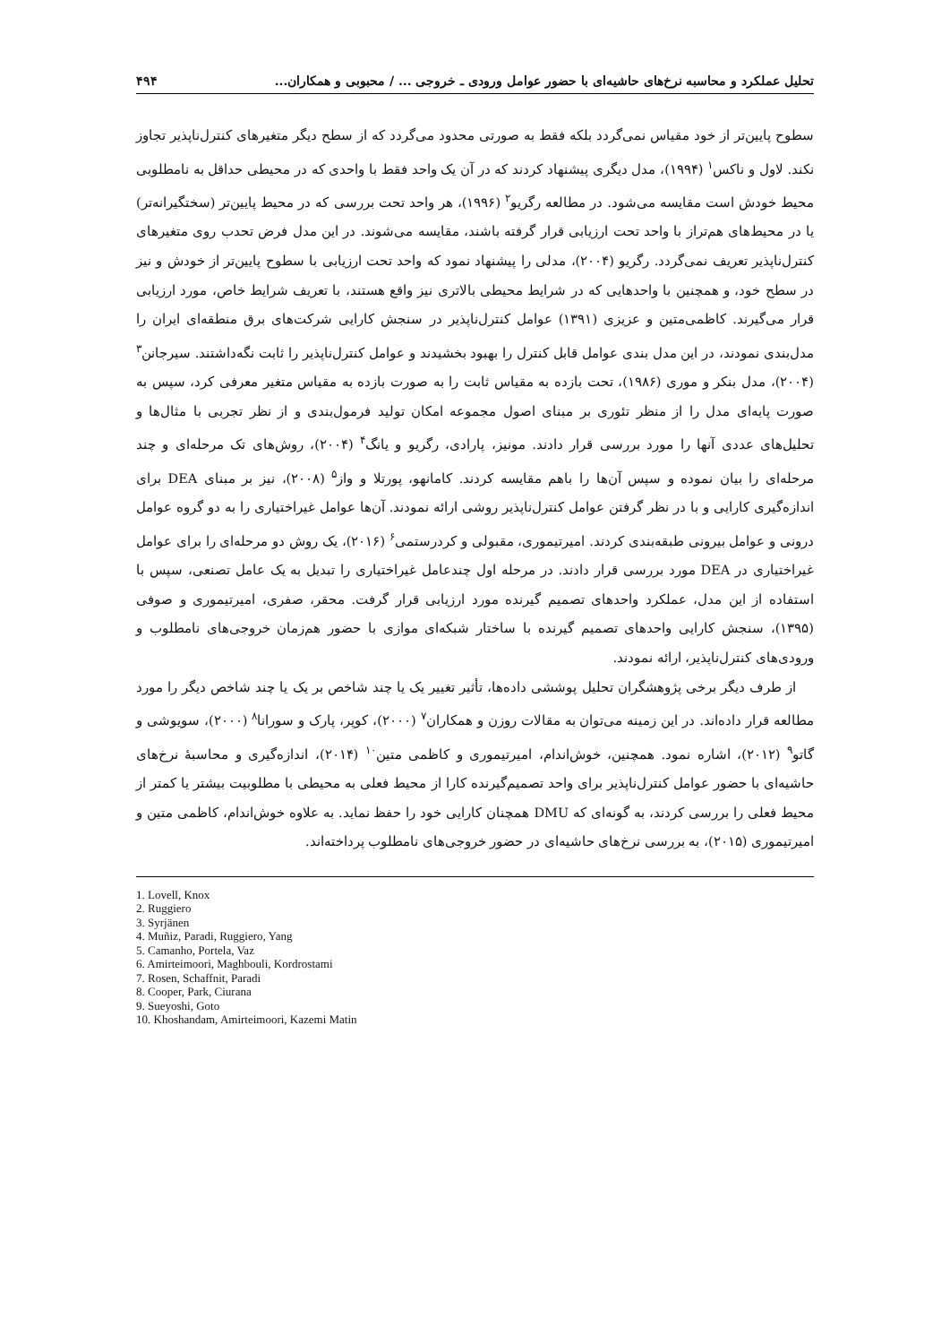تحلیل عملکرد و محاسبه نرخ‌های حاشیه‌ای با حضور عوامل ورودی ـ خروجی ... / محبوبی و همکاران... ۴۹۴
سطوح پایین‌تر از خود مقیاس نمی‌گردد بلکه فقط به صورتی محدود می‌گردد که از سطح دیگر متغیرهای کنترل‌ناپذیر تجاوز نکند. لاول و ناکس<sup>۱</sup> (۱۹۹۴)، مدل دیگری پیشنهاد کردند که در آن یک واحد فقط با واحدی که در محیطی حداقل به نامطلوبی محیط خودش است مقایسه می‌شود. در مطالعه رگریو<sup>۲</sup> (۱۹۹۶)، هر واحد تحت بررسی که در محیط پایین‌تر (سختگیرانه‌تر) یا در محیط‌های هم‌تراز با واحد تحت ارزیابی قرار گرفته باشند، مقایسه می‌شوند. در این مدل فرض تحدب روی متغیرهای کنترل‌ناپذیر تعریف نمی‌گردد. رگریو (۲۰۰۴)، مدلی را پیشنهاد نمود که واحد تحت ارزیابی با سطوح پایین‌تر از خودش و نیز در سطح خود، و همچنین با واحدهایی که در شرایط محیطی بالاتری نیز واقع هستند، با تعریف شرایط خاص، مورد ارزیابی قرار می‌گیرند. کاظمی‌متین و عزیزی (۱۳۹۱) عوامل کنترل‌ناپذیر در سنجش کارایی شرکت‌های برق منطقه‌ای ایران را مدل‌بندی نمودند، در این مدل بندی عوامل قابل کنترل را بهبود بخشیدند و عوامل کنترل‌ناپذیر را ثابت نگه‌داشتند. سیرجانن<sup>۳</sup> (۲۰۰۴)، مدل بنکر و موری (۱۹۸۶)، تحت بازده به مقیاس ثابت را به صورت بازده به مقیاس متغیر معرفی کرد، سپس به صورت پایه‌ای مدل را از منظر تئوری بر مبنای اصول مجموعه امکان تولید فرمول‌بندی و از نظر تجربی با مثال‌ها و تحلیل‌های عددی آنها را مورد بررسی قرار دادند. مونیز، پارادی، رگریو و یانگ<sup>۴</sup> (۲۰۰۴)، روش‌های تک مرحله‌ای و چند مرحله‌ای را بیان نموده و سپس آن‌ها را باهم مقایسه کردند. کامانهو، پورتلا و واز<sup>۵</sup> (۲۰۰۸)، نیز بر مبنای DEA برای اندازه‌گیری کارایی و با در نظر گرفتن عوامل کنترل‌ناپذیر روشی ارائه نمودند. آن‌ها عوامل غیراختیاری را به دو گروه عوامل درونی و عوامل بیرونی طبقه‌بندی کردند. امیرتیموری، مقبولی و کردرستمی<sup>۶</sup> (۲۰۱۶)، یک روش دو مرحله‌ای را برای عوامل غیراختیاری در DEA مورد بررسی قرار دادند. در مرحله اول چندعامل غیراختیاری را تبدیل به یک عامل تصنعی، سپس با استفاده از این مدل، عملکرد واحدهای تصمیم گیرنده مورد ارزیابی قرار گرفت. محقر، صفری، امیرتیموری و صوفی (۱۳۹۵)، سنجش کارایی واحدهای تصمیم گیرنده با ساختار شبکه‌ای موازی با حضور هم‌زمان خروجی‌های نامطلوب و ورودی‌های کنترل‌ناپذیر، ارائه نمودند.
از طرف دیگر برخی پژوهشگران تحلیل پوششی داده‌ها، تأثیر تغییر یک یا چند شاخص بر یک یا چند شاخص دیگر را مورد مطالعه قرار داده‌اند. در این زمینه می‌توان به مقالات روزن و همکاران<sup>۷</sup> (۲۰۰۰)، کوپر، پارک و سورانا<sup>۸</sup> (۲۰۰۰)، سویوشی و گاتو<sup>۹</sup> (۲۰۱۲)، اشاره نمود. همچنین، خوش‌اندام، امیرتیموری و کاظمی متین<sup>۱۰</sup> (۲۰۱۴)، اندازه‌گیری و محاسبهٔ نرخ‌های حاشیه‌ای با حضور عوامل کنترل‌ناپذیر برای واحد تصمیم‌گیرنده کارا از محیط فعلی به محیطی با مطلوبیت بیشتر یا کمتر از محیط فعلی را بررسی کردند، به گونه‌ای که DMU همچنان کارایی خود را حفظ نماید. به علاوه خوش‌اندام، کاظمی متین و امیرتیموری (۲۰۱۵)، به بررسی نرخ‌های حاشیه‌ای در حضور خروجی‌های نامطلوب پرداخته‌اند.
1. Lovell, Knox
2. Ruggiero
3. Syrjänen
4. Muñiz, Paradi, Ruggiero, Yang
5. Camanho, Portela, Vaz
6. Amirteimoori, Maghbouli, Kordrostami
7. Rosen, Schaffnit, Paradi
8. Cooper, Park, Ciurana
9. Sueyoshi, Goto
10. Khoshandam, Amirteimoori, Kazemi Matin